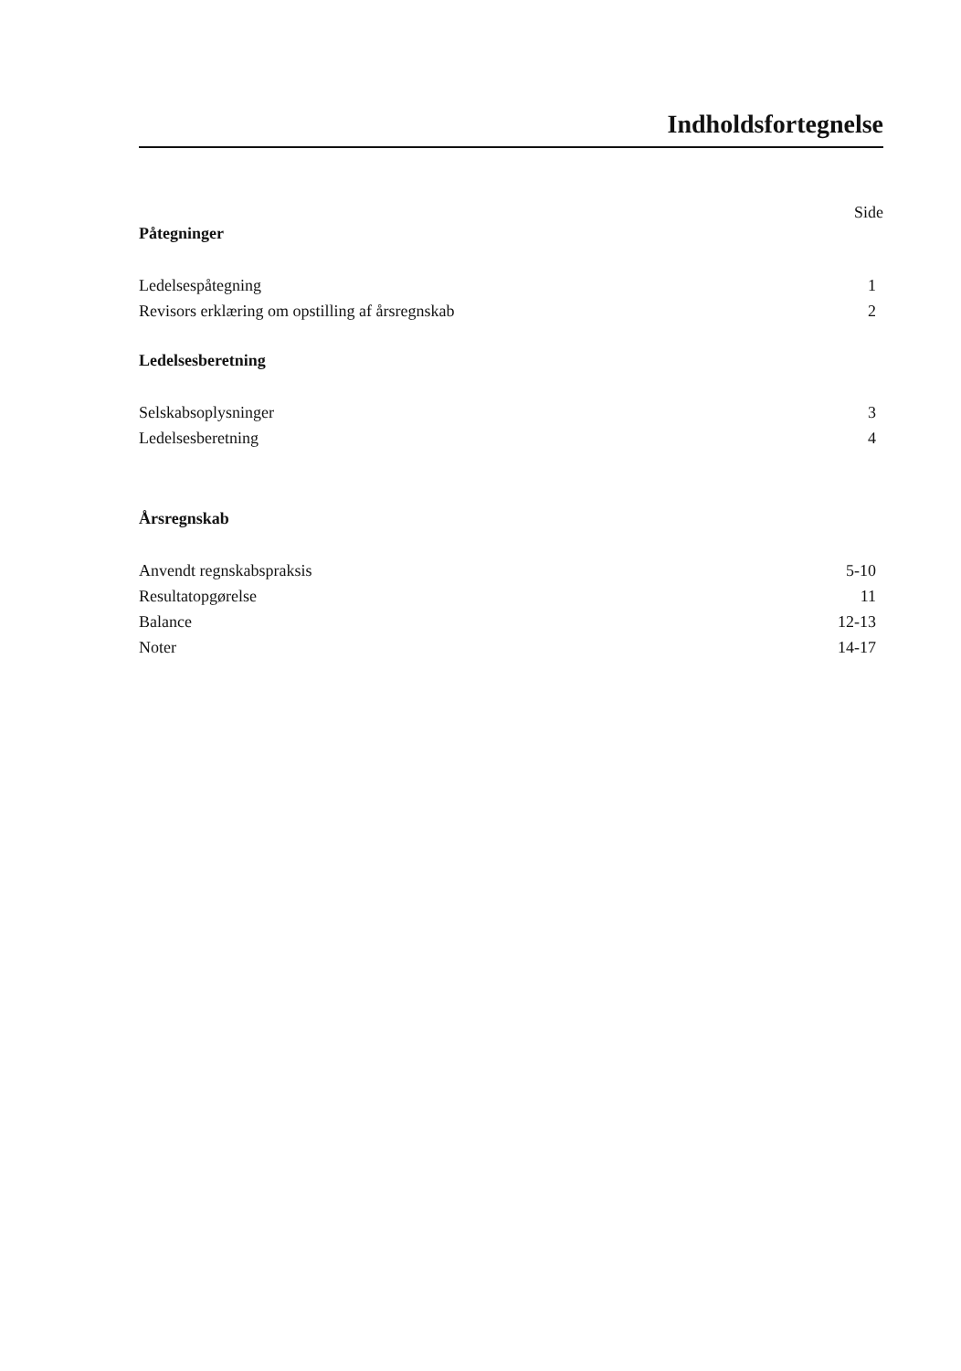Indholdsfortegnelse
Side
Påtegninger
Ledelsespåtegning 1
Revisors erklæring om opstilling af årsregnskab 2
Ledelsesberetning
Selskabsoplysninger 3
Ledelsesberetning 4
Årsregnskab
Anvendt regnskabspraksis 5-10
Resultatopgørelse 11
Balance 12-13
Noter 14-17